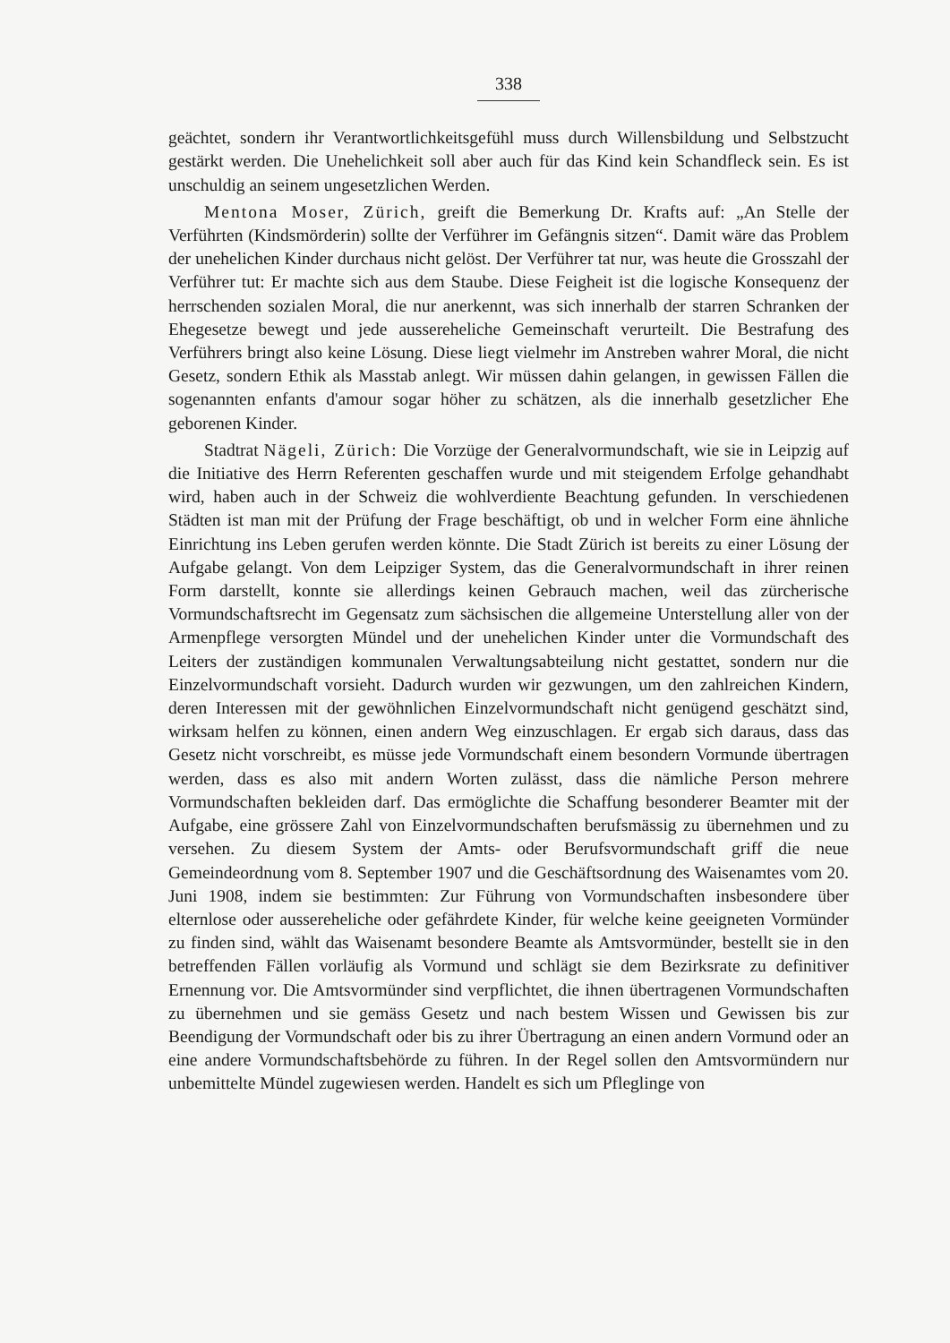338
geächtet, sondern ihr Verantwortlichkeitsgefühl muss durch Willensbildung und Selbstzucht gestärkt werden. Die Unehelichkeit soll aber auch für das Kind kein Schandfleck sein. Es ist unschuldig an seinem ungesetzlichen Werden.
Mentona Moser, Zürich, greift die Bemerkung Dr. Krafts auf: „An Stelle der Verführten (Kindsmörderin) sollte der Verführer im Gefängnis sitzen“. Damit wäre das Problem der unehelichen Kinder durchaus nicht gelöst. Der Verführer tat nur, was heute die Grosszahl der Verführer tut: Er machte sich aus dem Staube. Diese Feigheit ist die logische Konsequenz der herrschenden sozialen Moral, die nur anerkennt, was sich innerhalb der starren Schranken der Ehegesetze bewegt und jede aussereheliche Gemeinschaft verurteilt. Die Bestrafung des Verführers bringt also keine Lösung. Diese liegt vielmehr im Anstreben wahrer Moral, die nicht Gesetz, sondern Ethik als Masstab anlegt. Wir müssen dahin gelangen, in gewissen Fällen die sogenannten enfants d'amour sogar höher zu schätzen, als die innerhalb gesetzlicher Ehe geborenen Kinder.
Stadtrat Nägeli, Zürich: Die Vorzüge der Generalvormundschaft, wie sie in Leipzig auf die Initiative des Herrn Referenten geschaffen wurde und mit steigendem Erfolge gehandhabt wird, haben auch in der Schweiz die wohlverdiente Beachtung gefunden. In verschiedenen Städten ist man mit der Prüfung der Frage beschäftigt, ob und in welcher Form eine ähnliche Einrichtung ins Leben gerufen werden könnte. Die Stadt Zürich ist bereits zu einer Lösung der Aufgabe gelangt. Von dem Leipziger System, das die Generalvormundschaft in ihrer reinen Form darstellt, konnte sie allerdings keinen Gebrauch machen, weil das zürcherische Vormundschaftsrecht im Gegensatz zum sächsischen die allgemeine Unterstellung aller von der Armenpflege versorgten Mündel und der unehelichen Kinder unter die Vormundschaft des Leiters der zuständigen kommunalen Verwaltungsabteilung nicht gestattet, sondern nur die Einzelvormundschaft vorsieht. Dadurch wurden wir gezwungen, um den zahlreichen Kindern, deren Interessen mit der gewöhnlichen Einzelvormundschaft nicht genügend geschätzt sind, wirksam helfen zu können, einen andern Weg einzuschlagen. Er ergab sich daraus, dass das Gesetz nicht vorschreibt, es müsse jede Vormundschaft einem besondern Vormunde übertragen werden, dass es also mit andern Worten zulässt, dass die nämliche Person mehrere Vormundschaften bekleiden darf. Das ermöglichte die Schaffung besonderer Beamter mit der Aufgabe, eine grössere Zahl von Einzelvormundschaften berufsmässig zu übernehmen und zu versehen. Zu diesem System der Amts- oder Berufsvormundschaft griff die neue Gemeindeordnung vom 8. September 1907 und die Geschäftsordnung des Waisenamtes vom 20. Juni 1908, indem sie bestimmten: Zur Führung von Vormundschaften insbesondere über elternlose oder aussereheliche oder gefährdete Kinder, für welche keine geeigneten Vormünder zu finden sind, wählt das Waisenamt besondere Beamte als Amtsvormünder, bestellt sie in den betreffenden Fällen vorläufig als Vormund und schlägt sie dem Bezirksrate zu definitiver Ernennung vor. Die Amtsvormünder sind verpflichtet, die ihnen übertragenen Vormundschaften zu übernehmen und sie gemäss Gesetz und nach bestem Wissen und Gewissen bis zur Beendigung der Vormundschaft oder bis zu ihrer Übertragung an einen andern Vormund oder an eine andere Vormundschaftsbehörde zu führen. In der Regel sollen den Amtsvormündern nur unbemittelte Mündel zugewiesen werden. Handelt es sich um Pfleglinge von